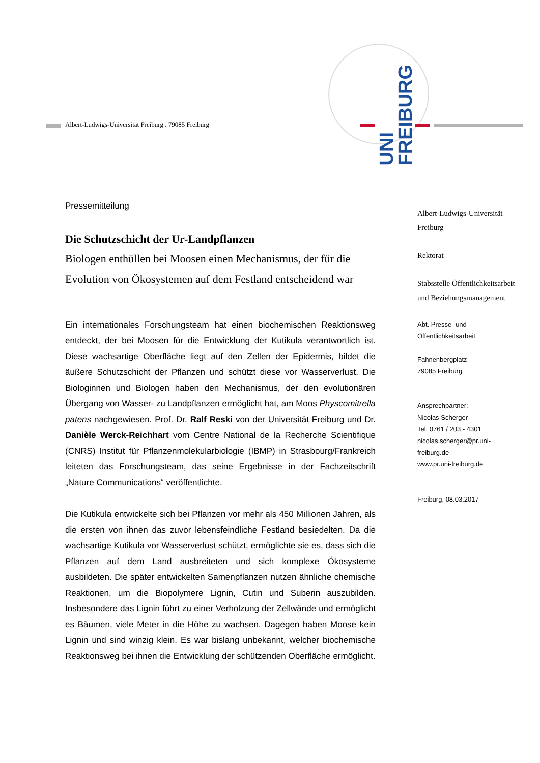UNI
FREIBURG
Albert-Ludwigs-Universität Freiburg . 79085 Freiburg
Pressemitteilung
Die Schutzschicht der Ur-Landpflanzen
Biologen enthüllen bei Moosen einen Mechanismus, der für die Evolution von Ökosystemen auf dem Festland entscheidend war
Ein internationales Forschungsteam hat einen biochemischen Reaktionsweg entdeckt, der bei Moosen für die Entwicklung der Kutikula verantwortlich ist. Diese wachsartige Oberfläche liegt auf den Zellen der Epidermis, bildet die äußere Schutzschicht der Pflanzen und schützt diese vor Wasserverlust. Die Biologinnen und Biologen haben den Mechanismus, der den evolutionären Übergang von Wasser- zu Landpflanzen ermöglicht hat, am Moos Physcomitrella patens nachgewiesen. Prof. Dr. Ralf Reski von der Universität Freiburg und Dr. Danièle Werck-Reichhart vom Centre National de la Recherche Scientifique (CNRS) Institut für Pflanzenmolekularbiologie (IBMP) in Strasbourg/Frankreich leiteten das Forschungsteam, das seine Ergebnisse in der Fachzeitschrift „Nature Communications“ veröffentlichte.
Die Kutikula entwickelte sich bei Pflanzen vor mehr als 450 Millionen Jahren, als die ersten von ihnen das zuvor lebensfeindliche Festland besiedelten. Da die wachsartige Kutikula vor Wasserverlust schützt, ermöglichte sie es, dass sich die Pflanzen auf dem Land ausbreiteten und sich komplexe Ökosysteme ausbildeten. Die später entwickelten Samenpflanzen nutzen ähnliche chemische Reaktionen, um die Biopolymere Lignin, Cutin und Suberin auszubilden. Insbesondere das Lignin führt zu einer Verholzung der Zellwände und ermöglicht es Bäumen, viele Meter in die Höhe zu wachsen. Dagegen haben Moose kein Lignin und sind winzig klein. Es war bislang unbekannt, welcher biochemische Reaktionsweg bei ihnen die Entwicklung der schützenden Oberfläche ermöglicht.
Albert-Ludwigs-Universität
Freiburg
Rektorat
Stabsstelle Öffentlichkeitsarbeit
und Beziehungsmanagement
Abt. Presse- und
Öffentlichkeitsarbeit
Fahnenbergplatz
79085 Freiburg
Ansprechpartner:
Nicolas Scherger
Tel. 0761 / 203 - 4301
nicolas.scherger@pr.uni-
freiburg.de
www.pr.uni-freiburg.de
Freiburg, 08.03.2017